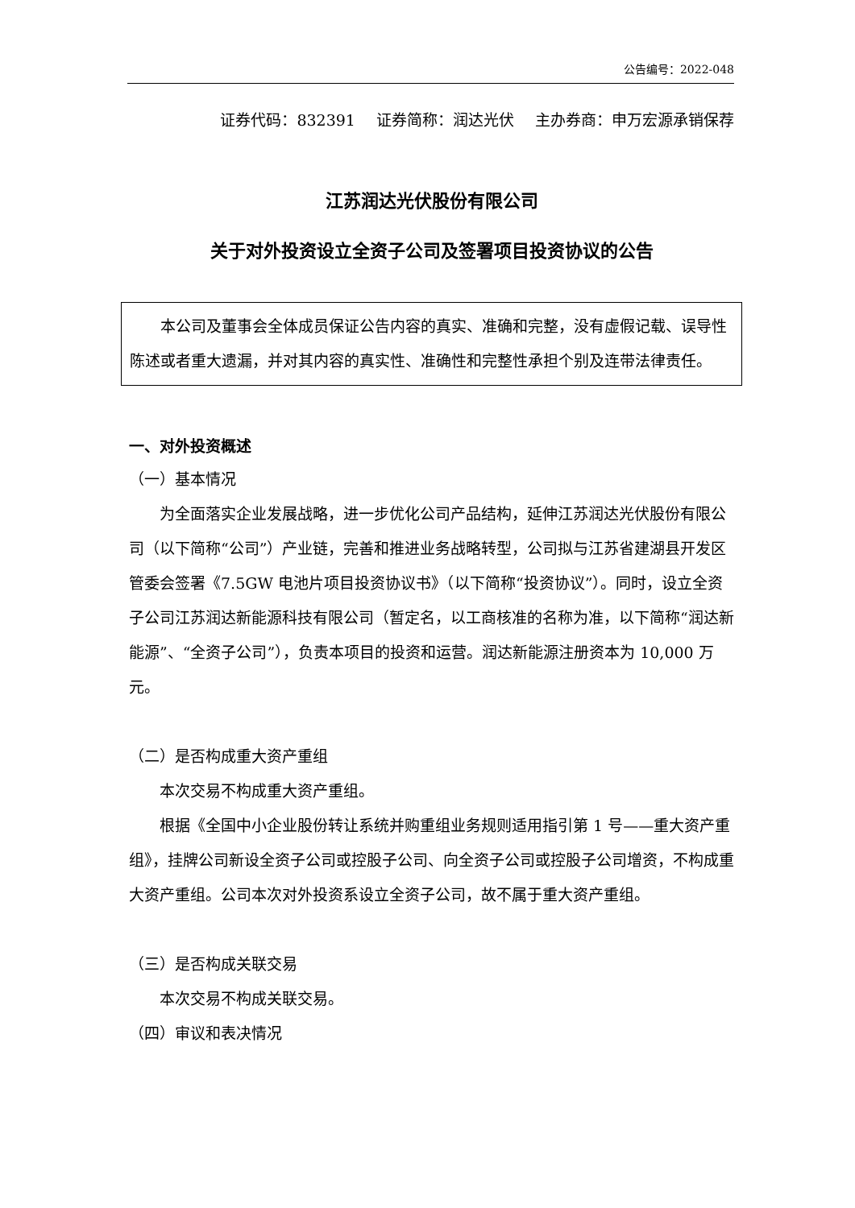公告编号：2022-048
证券代码：832391 证券简称：润达光伏 主办券商：申万宏源承销保荐
江苏润达光伏股份有限公司
关于对外投资设立全资子公司及签署项目投资协议的公告
本公司及董事会全体成员保证公告内容的真实、准确和完整，没有虚假记载、误导性陈述或者重大遗漏，并对其内容的真实性、准确性和完整性承担个别及连带法律责任。
一、对外投资概述
（一）基本情况
为全面落实企业发展战略，进一步优化公司产品结构，延伸江苏润达光伏股份有限公司（以下简称“公司”）产业链，完善和推进业务战略转型，公司拟与江苏省建湖县开发区管委会签署《7.5GW 电池片项目投资协议书》（以下简称“投资协议”）。同时，设立全资子公司江苏润达新能源科技有限公司（暂定名，以工商核准的名称为准，以下简称“润达新能源”、“全资子公司”），负责本项目的投资和运营。润达新能源注册资本为 10,000 万元。
（二）是否构成重大资产重组
本次交易不构成重大资产重组。
根据《全国中小企业股份转让系统并购重组业务规则适用指引第 1 号——重大资产重组》，挂牌公司新设全资子公司或控股子公司、向全资子公司或控股子公司增资，不构成重大资产重组。公司本次对外投资系设立全资子公司，故不属于重大资产重组。
（三）是否构成关联交易
本次交易不构成关联交易。
（四）审议和表决情况